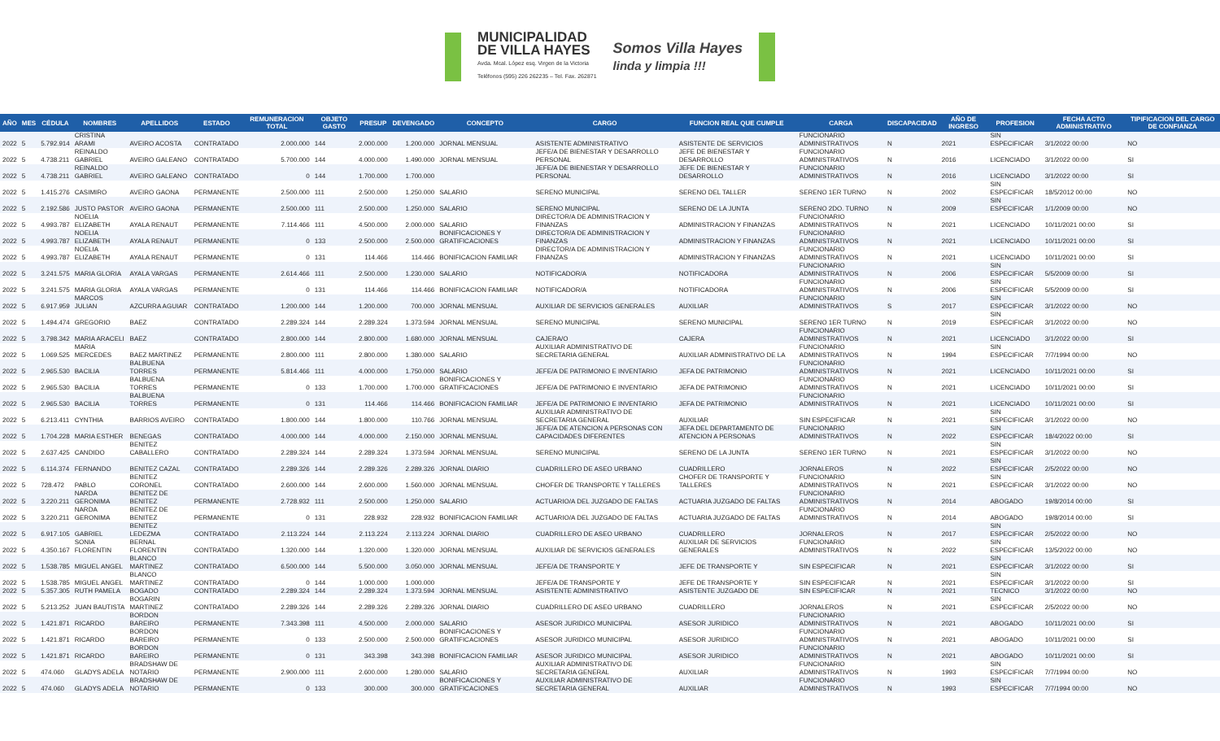MUNICIPALIDAD
DE VILLA HAYES
Avda. Mcal. López esq. Virgen de la Victoria
Teléfonos (595) 226 262235 – Tel. Fax. 262871
Somos Villa Hayes
linda y limpia !!!
| AÑO | MES | CÉDULA | NOMBRES | APELLIDOS | ESTADO | REMUNERACION TOTAL | OBJETO GASTO | PRESUP | DEVENGADO | CONCEPTO | CARGO | FUNCION REAL QUE CUMPLE | CARGA | DISCAPACIDAD | AÑO DE INGRESO | PROFESION | FECHA ACTO ADMINISTRATIVO | TIPIFICACION DEL CARGO DE CONFIANZA |
| --- | --- | --- | --- | --- | --- | --- | --- | --- | --- | --- | --- | --- | --- | --- | --- | --- | --- | --- |
| 2022 | 5 | 5.792.914 | CRISTINA ARAMI | AVEIRO ACOSTA | CONTRATADO | 2.000.000 | 144 | 2.000.000 | 1.200.000 | JORNAL MENSUAL | ASISTENTE ADMINISTRATIVO | ASISTENTE DE SERVICIOS | FUNCIONARIO ADMINISTRATIVOS | N | 2021 | SIN ESPECIFICAR | 3/1/2022 00:00 | NO |
| 2022 | 5 | 4.738.211 | REINALDO GABRIEL | AVEIRO GALEANO | CONTRATADO | 5.700.000 | 144 | 4.000.000 | 1.490.000 | JORNAL MENSUAL | JEFE/A DE BIENESTAR Y DESARROLLO PERSONAL | JEFE DE BIENESTAR Y DESARROLLO | FUNCIONARIO ADMINISTRATIVOS | N | 2016 | LICENCIADO | 3/1/2022 00:00 | SI |
| 2022 | 5 | 4.738.211 | REINALDO GABRIEL | AVEIRO GALEANO | CONTRATADO | 0 | 144 | 1.700.000 | 1.700.000 | | JEFE/A DE BIENESTAR Y DESARROLLO PERSONAL | JEFE DE BIENESTAR Y DESARROLLO | FUNCIONARIO ADMINISTRATIVOS | N | 2016 | LICENCIADO | 3/1/2022 00:00 | SI |
| 2022 | 5 | 1.415.276 | CASIMIRO | AVEIRO GAONA | PERMANENTE | 2.500.000 | 111 | 2.500.000 | 1.250.000 | SALARIO | SERENO MUNICIPAL | SERENO DEL TALLER | SERENO 1ER TURNO | N | 2002 | SIN ESPECIFICAR | 18/5/2012 00:00 | NO |
| 2022 | 5 | 2.192.586 | JUSTO PASTOR | AVEIRO GAONA | PERMANENTE | 2.500.000 | 111 | 2.500.000 | 1.250.000 | SALARIO | SERENO MUNICIPAL | SERENO DE LA JUNTA | SERENO 2DO. TURNO | N | 2009 | SIN ESPECIFICAR | 1/1/2009 00:00 | NO |
| 2022 | 5 | 4.993.787 | NOELIA ELIZABETH | AYALA RENAUT | PERMANENTE | 7.114.466 | 111 | 4.500.000 | 2.000.000 | SALARIO | DIRECTOR/A DE ADMINISTRACION Y FINANZAS | ADMINISTRACION Y FINANZAS | FUNCIONARIO ADMINISTRATIVOS | N | 2021 | LICENCIADO | 10/11/2021 00:00 | SI |
| 2022 | 5 | 4.993.787 | NOELIA ELIZABETH | AYALA RENAUT | PERMANENTE | 0 | 133 | 2.500.000 | 2.500.000 | BONIFICACIONES Y GRATIFICACIONES | DIRECTOR/A DE ADMINISTRACION Y FINANZAS | ADMINISTRACION Y FINANZAS | FUNCIONARIO ADMINISTRATIVOS | N | 2021 | LICENCIADO | 10/11/2021 00:00 | SI |
| 2022 | 5 | 4.993.787 | NOELIA ELIZABETH | AYALA RENAUT | PERMANENTE | 0 | 131 | 114.466 | 114.466 | BONIFICACION FAMILIAR | DIRECTOR/A DE ADMINISTRACION Y FINANZAS | ADMINISTRACION Y FINANZAS | FUNCIONARIO ADMINISTRATIVOS | N | 2021 | LICENCIADO | 10/11/2021 00:00 | SI |
| 2022 | 5 | 3.241.575 | MARIA GLORIA | AYALA VARGAS | PERMANENTE | 2.614.466 | 111 | 2.500.000 | 1.230.000 | SALARIO | NOTIFICADOR/A | NOTIFICADORA | FUNCIONARIO ADMINISTRATIVOS | N | 2006 | SIN ESPECIFICAR | 5/5/2009 00:00 | SI |
| 2022 | 5 | 3.241.575 | MARIA GLORIA | AYALA VARGAS | PERMANENTE | 0 | 131 | 114.466 | 114.466 | BONIFICACION FAMILIAR | NOTIFICADOR/A | NOTIFICADORA | FUNCIONARIO ADMINISTRATIVOS | N | 2006 | SIN ESPECIFICAR | 5/5/2009 00:00 | SI |
| 2022 | 5 | 6.917.959 | MARCOS JULIAN | AZCURRA AGUIAR | CONTRATADO | 1.200.000 | 144 | 1.200.000 | 700.000 | JORNAL MENSUAL | AUXILIAR DE SERVICIOS GENERALES | AUXILIAR | FUNCIONARIO ADMINISTRATIVOS | S | 2017 | SIN ESPECIFICAR | 3/1/2022 00:00 | NO |
| 2022 | 5 | 1.494.474 | GREGORIO | BAEZ | CONTRATADO | 2.289.324 | 144 | 2.289.324 | 1.373.594 | JORNAL MENSUAL | SERENO MUNICIPAL | SERENO MUNICIPAL | SERENO 1ER TURNO | N | 2019 | SIN ESPECIFICAR | 3/1/2022 00:00 | NO |
| 2022 | 5 | 3.798.342 | MARIA ARACELI | BAEZ | CONTRATADO | 2.800.000 | 144 | 2.800.000 | 1.680.000 | JORNAL MENSUAL | CAJERA/O | CAJERA | FUNCIONARIO ADMINISTRATIVOS | N | 2021 | LICENCIADO | 3/1/2022 00:00 | SI |
| 2022 | 5 | 1.069.525 | MARIA MERCEDES | BAEZ MARTINEZ | PERMANENTE | 2.800.000 | 111 | 2.800.000 | 1.380.000 | SALARIO | AUXILIAR ADMINISTRATIVO DE SECRETARIA GENERAL | AUXILIAR ADMINISTRATIVO DE LA | FUNCIONARIO ADMINISTRATIVOS | N | 1994 | SIN ESPECIFICAR | 7/7/1994 00:00 | NO |
| 2022 | 5 | 2.965.530 | BACILIA | BALBUENA TORRES | PERMANENTE | 5.814.466 | 111 | 4.000.000 | 1.750.000 | SALARIO | JEFE/A DE PATRIMONIO E INVENTARIO | JEFA DE PATRIMONIO | FUNCIONARIO ADMINISTRATIVOS | N | 2021 | LICENCIADO | 10/11/2021 00:00 | SI |
| 2022 | 5 | 2.965.530 | BACILIA | BALBUENA TORRES | PERMANENTE | 0 | 133 | 1.700.000 | 1.700.000 | BONIFICACIONES Y GRATIFICACIONES | JEFE/A DE PATRIMONIO E INVENTARIO | JEFA DE PATRIMONIO | FUNCIONARIO ADMINISTRATIVOS | N | 2021 | LICENCIADO | 10/11/2021 00:00 | SI |
| 2022 | 5 | 2.965.530 | BACILIA | BALBUENA TORRES | PERMANENTE | 0 | 131 | 114.466 | 114.466 | BONIFICACION FAMILIAR | JEFE/A DE PATRIMONIO E INVENTARIO | JEFA DE PATRIMONIO | FUNCIONARIO ADMINISTRATIVOS | N | 2021 | LICENCIADO | 10/11/2021 00:00 | SI |
| 2022 | 5 | 6.213.411 | CYNTHIA | BARRIOS AVEIRO | CONTRATADO | 1.800.000 | 144 | 1.800.000 | 110.766 | JORNAL MENSUAL | AUXILIAR ADMINISTRATIVO DE SECRETARIA GENERAL | AUXILIAR | SIN ESPECIFICAR | N | 2021 | SIN ESPECIFICAR | 3/1/2022 00:00 | NO |
| 2022 | 5 | 1.704.228 | MARIA ESTHER | BENEGAS | CONTRATADO | 4.000.000 | 144 | 4.000.000 | 2.150.000 | JORNAL MENSUAL | JEFE/A DE ATENCION A PERSONAS CON CAPACIDADES DIFERENTES | JEFA DEL DEPARTAMENTO DE ATENCION A PERSONAS | FUNCIONARIO ADMINISTRATIVOS | N | 2022 | SIN ESPECIFICAR | 18/4/2022 00:00 | SI |
| 2022 | 5 | 2.637.425 | CANDIDO | BENITEZ CABALLERO | CONTRATADO | 2.289.324 | 144 | 2.289.324 | 1.373.594 | JORNAL MENSUAL | SERENO MUNICIPAL | SERENO DE LA JUNTA | SERENO 1ER TURNO | N | 2021 | SIN ESPECIFICAR | 3/1/2022 00:00 | NO |
| 2022 | 5 | 6.114.374 | FERNANDO | BENITEZ CAZAL | CONTRATADO | 2.289.326 | 144 | 2.289.326 | 2.289.326 | JORNAL DIARIO | CUADRILLERO DE ASEO URBANO | CUADRILLERO | JORNALEROS | N | 2022 | SIN ESPECIFICAR | 2/5/2022 00:00 | NO |
| 2022 | 5 | 728.472 | PABLO | BENITEZ CORONEL | CONTRATADO | 2.600.000 | 144 | 2.600.000 | 1.560.000 | JORNAL MENSUAL | CHOFER DE TRANSPORTE Y TALLERES | CHOFER DE TRANSPORTE Y TALLERES | FUNCIONARIO ADMINISTRATIVOS | N | 2021 | SIN ESPECIFICAR | 3/1/2022 00:00 | NO |
| 2022 | 5 | 3.220.211 | NARDA GERONIMA | BENITEZ DE BENITEZ | PERMANENTE | 2.728.932 | 111 | 2.500.000 | 1.250.000 | SALARIO | ACTUARIO/A DEL JUZGADO DE FALTAS | ACTUARIA JUZGADO DE FALTAS | FUNCIONARIO ADMINISTRATIVOS | N | 2014 | ABOGADO | 19/8/2014 00:00 | SI |
| 2022 | 5 | 3.220.211 | NARDA GERONIMA | BENITEZ DE BENITEZ | PERMANENTE | 0 | 131 | 228.932 | 228.932 | BONIFICACION FAMILIAR | ACTUARIO/A DEL JUZGADO DE FALTAS | ACTUARIA JUZGADO DE FALTAS | FUNCIONARIO ADMINISTRATIVOS | N | 2014 | ABOGADO | 19/8/2014 00:00 | SI |
| 2022 | 5 | 6.917.105 | GABRIEL | BENITEZ LEDEZMA | CONTRATADO | 2.113.224 | 144 | 2.113.224 | 2.113.224 | JORNAL DIARIO | CUADRILLERO DE ASEO URBANO | CUADRILLERO | JORNALEROS | N | 2017 | SIN ESPECIFICAR | 2/5/2022 00:00 | NO |
| 2022 | 5 | 4.350.167 | SONIA FLORENTIN | BERNAL FLORENTIN | CONTRATADO | 1.320.000 | 144 | 1.320.000 | 1.320.000 | JORNAL MENSUAL | AUXILIAR DE SERVICIOS GENERALES | AUXILIAR DE SERVICIOS GENERALES | FUNCIONARIO ADMINISTRATIVOS | N | 2022 | SIN ESPECIFICAR | 13/5/2022 00:00 | NO |
| 2022 | 5 | 1.538.785 | MIGUEL ANGEL | BLANCO MARTINEZ | CONTRATADO | 6.500.000 | 144 | 5.500.000 | 3.050.000 | JORNAL MENSUAL | JEFE/A DE TRANSPORTE Y | JEFE DE TRANSPORTE Y | SIN ESPECIFICAR | N | 2021 | SIN ESPECIFICAR | 3/1/2022 00:00 | SI |
| 2022 | 5 | 1.538.785 | MIGUEL ANGEL | BLANCO MARTINEZ | CONTRATADO | 0 | 144 | 1.000.000 | 1.000.000 | | JEFE/A DE TRANSPORTE Y | JEFE DE TRANSPORTE Y | SIN ESPECIFICAR | N | 2021 | SIN ESPECIFICAR | 3/1/2022 00:00 | SI |
| 2022 | 5 | 5.357.305 | RUTH PAMELA | BOGADO | CONTRATADO | 2.289.324 | 144 | 2.289.324 | 1.373.594 | JORNAL MENSUAL | ASISTENTE ADMINISTRATIVO | ASISTENTE JUZGADO DE | SIN ESPECIFICAR | N | 2021 | TECNICO | 3/1/2022 00:00 | NO |
| 2022 | 5 | 5.213.252 | JUAN BAUTISTA | BOGARIN MARTINEZ | CONTRATADO | 2.289.326 | 144 | 2.289.326 | 2.289.326 | JORNAL DIARIO | CUADRILLERO DE ASEO URBANO | CUADRILLERO | JORNALEROS | N | 2021 | SIN ESPECIFICAR | 2/5/2022 00:00 | NO |
| 2022 | 5 | 1.421.871 | RICARDO | BORDON BAREIRO | PERMANENTE | 7.343.398 | 111 | 4.500.000 | 2.000.000 | SALARIO | ASESOR JURIDICO MUNICIPAL | ASESOR JURIDICO | FUNCIONARIO ADMINISTRATIVOS | N | 2021 | ABOGADO | 10/11/2021 00:00 | SI |
| 2022 | 5 | 1.421.871 | RICARDO | BORDON BAREIRO | PERMANENTE | 0 | 133 | 2.500.000 | 2.500.000 | BONIFICACIONES Y GRATIFICACIONES | ASESOR JURIDICO MUNICIPAL | ASESOR JURIDICO | FUNCIONARIO ADMINISTRATIVOS | N | 2021 | ABOGADO | 10/11/2021 00:00 | SI |
| 2022 | 5 | 1.421.871 | RICARDO | BORDON BAREIRO | PERMANENTE | 0 | 131 | 343.398 | 343.398 | BONIFICACION FAMILIAR | ASESOR JURIDICO MUNICIPAL | ASESOR JURIDICO | FUNCIONARIO ADMINISTRATIVOS | N | 2021 | ABOGADO | 10/11/2021 00:00 | SI |
| 2022 | 5 | 474.060 | GLADYS ADELA | BRADSHAW DE NOTARIO | PERMANENTE | 2.900.000 | 111 | 2.600.000 | 1.280.000 | SALARIO | AUXILIAR ADMINISTRATIVO DE SECRETARIA GENERAL | AUXILIAR | FUNCIONARIO ADMINISTRATIVOS | N | 1993 | SIN ESPECIFICAR | 7/7/1994 00:00 | NO |
| 2022 | 5 | 474.060 | GLADYS ADELA | BRADSHAW DE NOTARIO | PERMANENTE | 0 | 133 | 300.000 | 300.000 | BONIFICACIONES Y GRATIFICACIONES | AUXILIAR ADMINISTRATIVO DE SECRETARIA GENERAL | AUXILIAR | FUNCIONARIO ADMINISTRATIVOS | N | 1993 | SIN ESPECIFICAR | 7/7/1994 00:00 | NO |